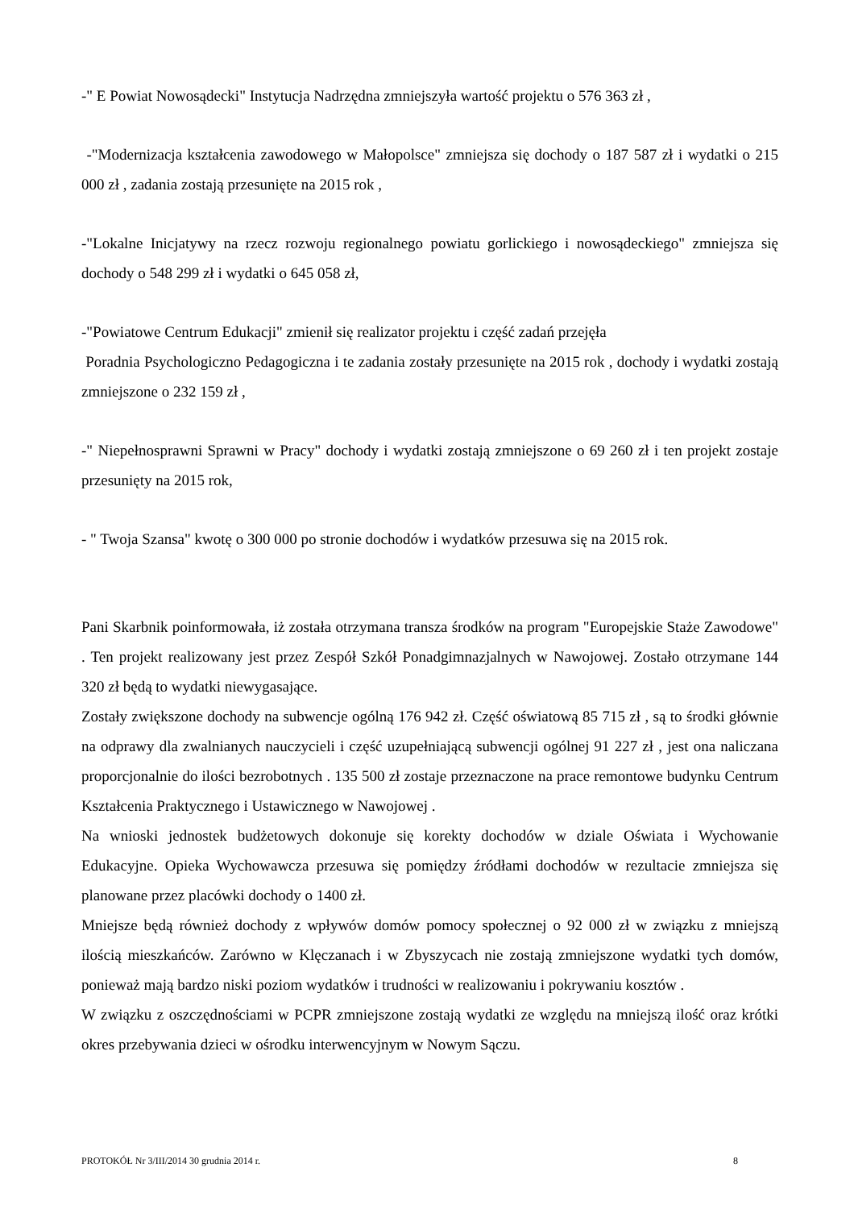-" E Powiat Nowosądecki" Instytucja Nadrzędna zmniejszyła wartość projektu o 576 363 zł ,
-"Modernizacja kształcenia zawodowego w Małopolsce" zmniejsza się dochody o 187 587 zł i wydatki o 215 000 zł , zadania zostają przesunięte na 2015 rok ,
-"Lokalne Inicjatywy na rzecz rozwoju regionalnego powiatu gorlickiego i nowosądeckiego" zmniejsza się dochody o 548 299 zł i wydatki o 645 058 zł,
-"Powiatowe Centrum Edukacji" zmienił się realizator projektu i część zadań przejęła
Poradnia Psychologiczno Pedagogiczna i te zadania zostały przesunięte na 2015 rok , dochody i wydatki zostają zmniejszone o 232 159 zł ,
-" Niepełnosprawni Sprawni w Pracy" dochody i wydatki zostają zmniejszone o 69 260 zł i ten projekt zostaje przesunięty na 2015 rok,
- " Twoja Szansa" kwotę o 300 000 po stronie dochodów i wydatków przesuwa się na 2015 rok.
Pani Skarbnik poinformowała, iż została otrzymana transza środków na program "Europejskie Staże Zawodowe" . Ten projekt realizowany jest przez Zespół Szkół Ponadgimnazjalnych w Nawojowej. Zostało otrzymane 144 320 zł będą to wydatki niewygasające.
Zostały zwiększone dochody na subwencje ogólną 176 942 zł. Część oświatową 85 715 zł , są to środki głównie na odprawy dla zwalnianych nauczycieli i część uzupełniającą subwencji ogólnej 91 227 zł , jest ona naliczana proporcjonalnie do ilości bezrobotnych . 135 500 zł zostaje przeznaczone na prace remontowe budynku Centrum Kształcenia Praktycznego i Ustawicznego w Nawojowej .
Na wnioski jednostek budżetowych dokonuje się korekty dochodów w dziale Oświata i Wychowanie Edukacyjne. Opieka Wychowawcza przesuwa się pomiędzy źródłami dochodów w rezultacie zmniejsza się planowane przez placówki dochody o 1400 zł.
Mniejsze będą również dochody z wpływów domów pomocy społecznej o 92 000 zł w związku z mniejszą ilością mieszkańców. Zarówno w Klęczanach i w Zbyszycach nie zostają zmniejszone wydatki tych domów, ponieważ mają bardzo niski poziom wydatków i trudności w realizowaniu i pokrywaniu kosztów .
W związku z oszczędnościami w PCPR zmniejszone zostają wydatki ze względu na mniejszą ilość oraz krótki okres przebywania dzieci w ośrodku interwencyjnym w Nowym Sączu.
PROTOKÓŁ Nr 3/III/2014 30 grudnia 2014 r. 8